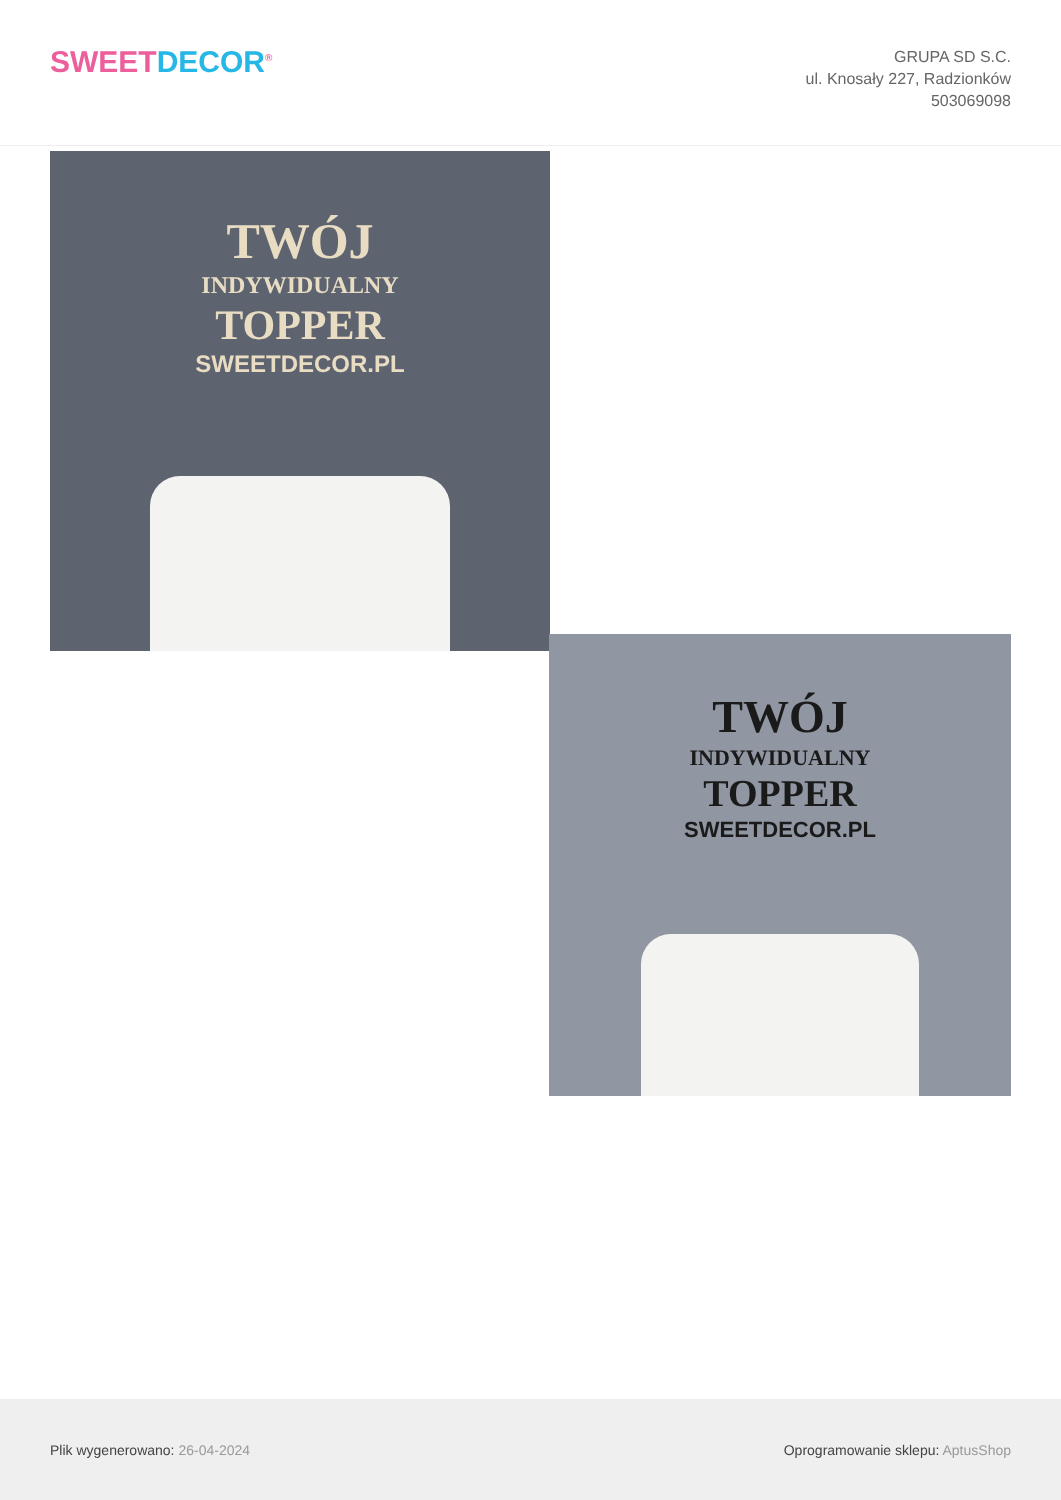SWEET DECOR<sup>®</sup>
GRUPA SD S.C.
ul. Knosały 227, Radzionków
503069098
TWÓJ
INDYWIDUALNY
TOPPER
SWEETDECOR.PL
TWÓJ
INDYWIDUALNY
TOPPER
SWEETDECOR.PL
Plik wygenerowano: 26-04-2024
Oprogramowanie sklepu: AptusShop